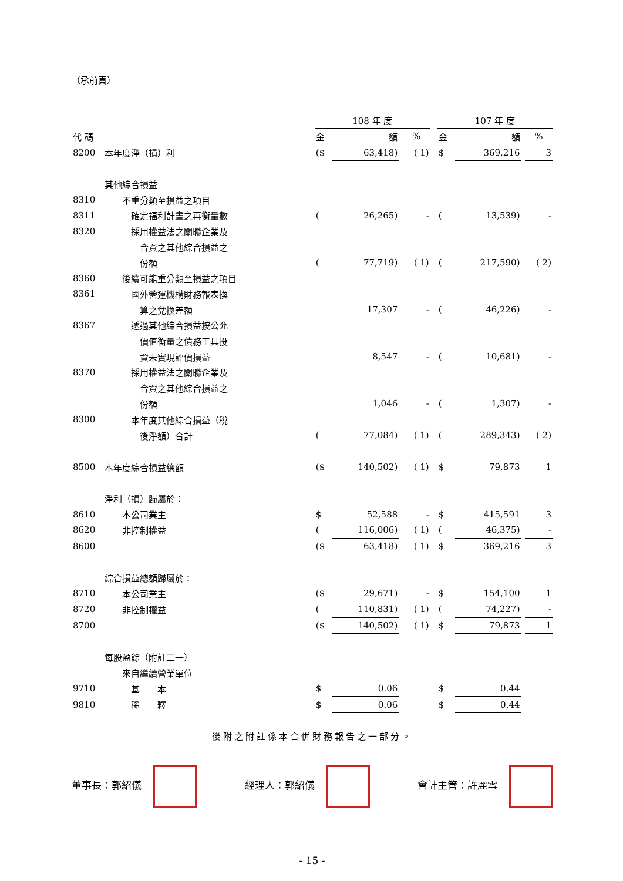（承前頁）
| | | 108 年 度 | | | | | 107 年 度 | | | |
| 代 碼 | | 金 | 額 | | % | | 金 | 額 | | % |
| 8200 | 本年度淨（損）利 | ($ | 63,418) | | ( 1) | | $ | 369,216 | | 3 |
| | 其他綜合損益 | | | | | | | | | |
| 8310 | 不重分類至損益之項目 | | | | | | | | | |
| 8311 | 確定福利計畫之再衡量數 | ( | 26,265) | | - | | ( | 13,539) | | - |
| 8320 | 採用權益法之關聯企業及 | | | | | | | | | |
| | 合資之其他綜合損益之 | | | | | | | | | |
| | 份額 | ( | 77,719) | | ( 1) | | ( | 217,590) | | ( 2) |
| 8360 | 後續可能重分類至損益之項目 | | | | | | | | | |
| 8361 | 國外營運機構財務報表換 | | | | | | | | | |
| | 算之兌換差額 | | 17,307 | | - | | ( | 46,226) | | - |
| 8367 | 透過其他綜合損益按公允 | | | | | | | | | |
| | 價值衡量之債務工具投 | | | | | | | | | |
| | 資未實現評價損益 | | 8,547 | | - | | ( | 10,681) | | - |
| 8370 | 採用權益法之關聯企業及 | | | | | | | | | |
| | 合資之其他綜合損益之 | | | | | | | | | |
| | 份額 | | 1,046 | | - | | ( | 1,307) | | - |
| 8300 | 本年度其他綜合損益（稅 | | | | | | | | | |
| | 後淨額）合計 | ( | 77,084) | | ( 1) | | ( | 289,343) | | ( 2) |
| 8500 | 本年度綜合損益總額 | ($ | 140,502) | | ( 1) | | $ | 79,873 | | 1 |
| | 淨利（損）歸屬於： | | | | | | | | | |
| 8610 | 本公司業主 | $ | 52,588 | | - | | $ | 415,591 | | 3 |
| 8620 | 非控制權益 | ( | 116,006) | | ( 1) | | ( | 46,375) | | - |
| 8600 | | ($ | 63,418) | | ( 1) | | $ | 369,216 | | 3 |
| | 綜合損益總額歸屬於： | | | | | | | | | |
| 8710 | 本公司業主 | ($ | 29,671) | | - | | $ | 154,100 | | 1 |
| 8720 | 非控制權益 | ( | 110,831) | | ( 1) | | ( | 74,227) | | - |
| 8700 | | ($ | 140,502) | | ( 1) | | $ | 79,873 | | 1 |
| | 每股盈餘（附註二一） | | | | | | | | | |
| | 來自繼續營業單位 | | | | | | | | | |
| 9710 | 基 本 | $ | 0.06 | | | | $ | 0.44 | | |
| 9810 | 稀 釋 | $ | 0.06 | | | | $ | 0.44 | | |
後附之附註係本合併財務報告之一部分。
董事長：郭紹儀 經理人：郭紹儀 會計主管：許麗雪
- 15 -